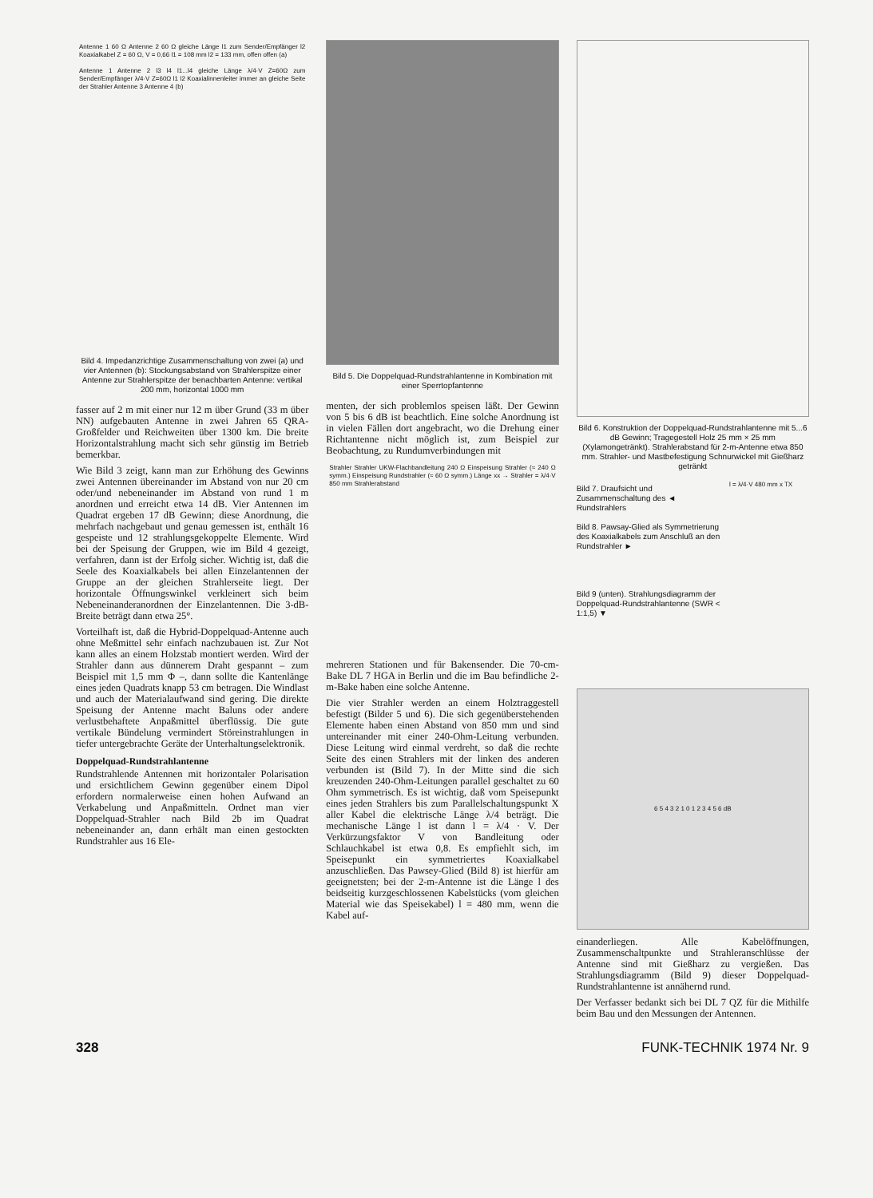Antenne 1 60 Ω Antenne 2 60 Ω gleiche Länge l1 zum Sender/Empfänger l2 Koaxialkabel Z = 60 Ω, V = 0,66 l1 = 108 mm l2 = 133 mm, offen offen (a)
Antenne 1 Antenne 2 l3 l4 l1...l4 gleiche Länge λ/4·V Z=60Ω zum Sender/Empfänger λ/4·V Z=60Ω l1 l2 Koaxialinnenleiter immer an gleiche Seite der Strahler Antenne 3 Antenne 4 (b)
Bild 4. Impedanzrichtige Zusammenschaltung von zwei (a) und vier Antennen (b): Stockungsabstand von Strahlerspitze einer Antenne zur Strahlerspitze der benachbarten Antenne: vertikal 200 mm, horizontal 1000 mm
fasser auf 2 m mit einer nur 12 m über Grund (33 m über NN) aufgebauten Antenne in zwei Jahren 65 QRA-Großfelder und Reichweiten über 1300 km. Die breite Horizontalstrahlung macht sich sehr günstig im Betrieb bemerkbar.
Wie Bild 3 zeigt, kann man zur Erhöhung des Gewinns zwei Antennen übereinander im Abstand von nur 20 cm oder/und nebeneinander im Abstand von rund 1 m anordnen und erreicht etwa 14 dB. Vier Antennen im Quadrat ergeben 17 dB Gewinn; diese Anordnung, die mehrfach nachgebaut und genau gemessen ist, enthält 16 gespeiste und 12 strahlungsgekoppelte Elemente. Wird bei der Speisung der Gruppen, wie im Bild 4 gezeigt, verfahren, dann ist der Erfolg sicher. Wichtig ist, daß die Seele des Koaxialkabels bei allen Einzelantennen der Gruppe an der gleichen Strahlerseite liegt. Der horizontale Öffnungswinkel verkleinert sich beim Nebeneinanderanordnen der Einzelantennen. Die 3-dB-Breite beträgt dann etwa 25°.
Vorteilhaft ist, daß die Hybrid-Doppelquad-Antenne auch ohne Meßmittel sehr einfach nachzubauen ist. Zur Not kann alles an einem Holzstab montiert werden. Wird der Strahler dann aus dünnerem Draht gespannt – zum Beispiel mit 1,5 mm Φ –, dann sollte die Kantenlänge eines jeden Quadrats knapp 53 cm betragen. Die Windlast und auch der Materialaufwand sind gering. Die direkte Speisung der Antenne macht Baluns oder andere verlustbehaftete Anpaßmittel überflüssig. Die gute vertikale Bündelung vermindert Störeinstrahlungen in tiefer untergebrachte Geräte der Unterhaltungselektronik.
Doppelquad-Rundstrahlantenne
Rundstrahlende Antennen mit horizontaler Polarisation und ersichtlichem Gewinn gegenüber einem Dipol erfordern normalerweise einen hohen Aufwand an Verkabelung und Anpaßmitteln. Ordnet man vier Doppelquad-Strahler nach Bild 2b im Quadrat nebeneinander an, dann erhält man einen gestockten Rundstrahler aus 16 Ele-
Bild 5. Die Doppelquad-Rundstrahlantenne in Kombination mit einer Sperrtopfantenne
menten, der sich problemlos speisen läßt. Der Gewinn von 5 bis 6 dB ist beachtlich. Eine solche Anordnung ist in vielen Fällen dort angebracht, wo die Drehung einer Richtantenne nicht möglich ist, zum Beispiel zur Beobachtung, zu Rundumverbindungen mit
Strahler Strahler UKW-Flachbandleitung 240 Ω Einspeisung Strahler (≈ 240 Ω symm.) Einspeisung Rundstrahler (≈ 60 Ω symm.) Länge xx → Strahler = λ/4·V 850 mm Strahlerabstand
mehreren Stationen und für Bakensender. Die 70-cm-Bake DL 7 HGA in Berlin und die im Bau befindliche 2-m-Bake haben eine solche Antenne.
Die vier Strahler werden an einem Holztraggestell befestigt (Bilder 5 und 6). Die sich gegenüberstehenden Elemente haben einen Abstand von 850 mm und sind untereinander mit einer 240-Ohm-Leitung verbunden. Diese Leitung wird einmal verdreht, so daß die rechte Seite des einen Strahlers mit der linken des anderen verbunden ist (Bild 7). In der Mitte sind die sich kreuzenden 240-Ohm-Leitungen parallel geschaltet zu 60 Ohm symmetrisch. Es ist wichtig, daß vom Speisepunkt eines jeden Strahlers bis zum Parallelschaltungspunkt X aller Kabel die elektrische Länge λ/4 beträgt. Die mechanische Länge l ist dann l = λ/4 · V. Der Verkürzungsfaktor V von Bandleitung oder Schlauchkabel ist etwa 0,8. Es empfiehlt sich, im Speisepunkt ein symmetriertes Koaxialkabel anzuschließen. Das Pawsey-Glied (Bild 8) ist hierfür am geeignetsten; bei der 2-m-Antenne ist die Länge l des beidseitig kurzgeschlossenen Kabelstücks (vom gleichen Material wie das Speisekabel) l = 480 mm, wenn die Kabel auf-
Bild 6. Konstruktion der Doppelquad-Rundstrahlantenne mit 5...6 dB Gewinn; Tragegestell Holz 25 mm × 25 mm (Xylamongetränkt). Strahlerabstand für 2-m-Antenne etwa 850 mm. Strahler- und Mastbefestigung Schnurwickel mit Gießharz getränkt
Bild 7. Draufsicht und Zusammenschaltung des ◄ Rundstrahlers
Bild 8. Pawsay-Glied als Symmetrierung des Koaxialkabels zum Anschluß an den Rundstrahler ►
Bild 9 (unten). Strahlungsdiagramm der Doppelquad-Rundstrahlantenne (SWR < 1:1,5) ▼
l = λ/4·V 480 mm x TX
6 5 4 3 2 1 0 1 2 3 4 5 6 dB
einanderliegen. Alle Kabelöffnungen, Zusammenschaltpunkte und Strahleranschlüsse der Antenne sind mit Gießharz zu vergießen. Das Strahlungsdiagramm (Bild 9) dieser Doppelquad-Rundstrahlantenne ist annähernd rund.
Der Verfasser bedankt sich bei DL 7 QZ für die Mithilfe beim Bau und den Messungen der Antennen.
328 FUNK-TECHNIK 1974 Nr. 9